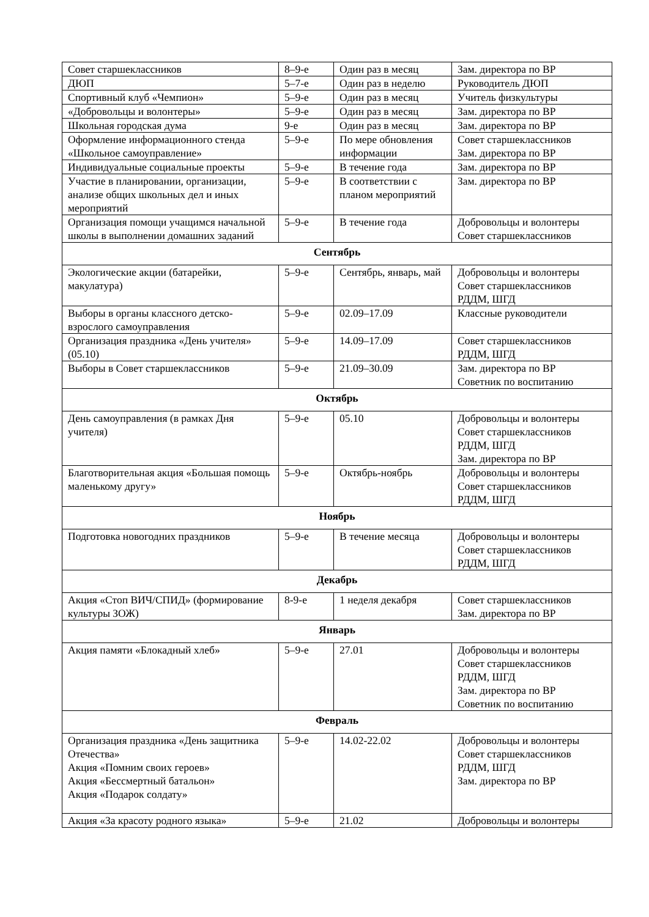| Совет старшеклассников | 8–9-е | Один раз в месяц | Зам. директора по ВР |
| ДЮП | 5–7-е | Один раз в неделю | Руководитель ДЮП |
| Спортивный клуб «Чемпион» | 5–9-е | Один раз в месяц | Учитель физкультуры |
| «Добровольцы и волонтеры» | 5–9-е | Один раз в месяц | Зам. директора по ВР |
| Школьная городская дума | 9-е | Один раз в месяц | Зам. директора по ВР |
| Оформление информационного стенда «Школьное самоуправление» | 5–9-е | По мере обновления информации | Совет старшеклассников Зам. директора по ВР |
| Индивидуальные социальные проекты | 5–9-е | В течение года | Зам. директора по ВР |
| Участие в планировании, организации, анализе общих школьных дел и иных мероприятий | 5–9-е | В соответствии с планом мероприятий | Зам. директора по ВР |
| Организация помощи учащимся начальной школы в выполнении домашних заданий | 5–9-е | В течение года | Добровольцы и волонтеры Совет старшеклассников |
| Сентябрь | | | |
| Экологические акции (батарейки, макулатура) | 5–9-е | Сентябрь, январь, май | Добровольцы и волонтеры Совет старшеклассников РДДМ, ШГД |
| Выборы в органы классного детско-взрослого самоуправления | 5–9-е | 02.09–17.09 | Классные руководители |
| Организация праздника «День учителя» (05.10) | 5–9-е | 14.09–17.09 | Совет старшеклассников РДДМ, ШГД |
| Выборы в Совет старшеклассников | 5–9-е | 21.09–30.09 | Зам. директора по ВР Советник по воспитанию |
| Октябрь | | | |
| День самоуправления (в рамках Дня учителя) | 5–9-е | 05.10 | Добровольцы и волонтеры Совет старшеклассников РДДМ, ШГД Зам. директора по ВР |
| Благотворительная акция «Большая помощь маленькому другу» | 5–9-е | Октябрь-ноябрь | Добровольцы и волонтеры Совет старшеклассников РДДМ, ШГД |
| Ноябрь | | | |
| Подготовка новогодних праздников | 5–9-е | В течение месяца | Добровольцы и волонтеры Совет старшеклассников РДДМ, ШГД |
| Декабрь | | | |
| Акция «Стоп ВИЧ/СПИД» (формирование культуры ЗОЖ) | 8-9-е | 1 неделя декабря | Совет старшеклассников Зам. директора по ВР |
| Январь | | | |
| Акция памяти «Блокадный хлеб» | 5–9-е | 27.01 | Добровольцы и волонтеры Совет старшеклассников РДДМ, ШГД Зам. директора по ВР Советник по воспитанию |
| Февраль | | | |
| Организация праздника «День защитника Отечества» Акция «Помним своих героев» Акция «Бессмертный батальон» Акция «Подарок солдату» | 5–9-е | 14.02-22.02 | Добровольцы и волонтеры Совет старшеклассников РДДМ, ШГД Зам. директора по ВР |
| Акция «За красоту родного языка» | 5–9-е | 21.02 | Добровольцы и волонтеры |